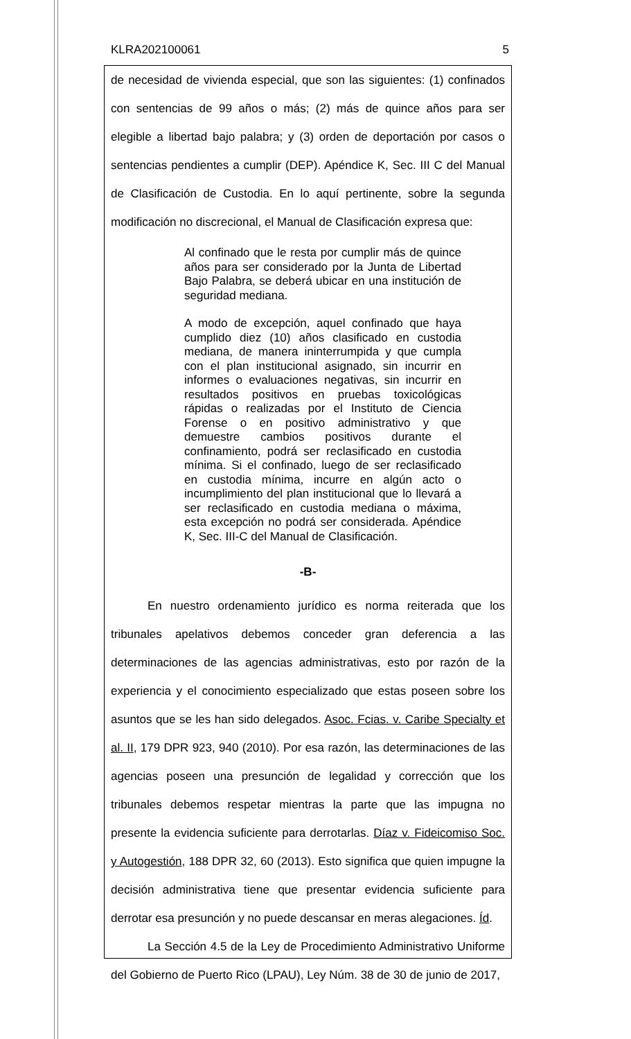KLRA202100061 5
de necesidad de vivienda especial, que son las siguientes: (1) confinados con sentencias de 99 años o más; (2) más de quince años para ser elegible a libertad bajo palabra; y (3) orden de deportación por casos o sentencias pendientes a cumplir (DEP). Apéndice K, Sec. III C del Manual de Clasificación de Custodia. En lo aquí pertinente, sobre la segunda modificación no discrecional, el Manual de Clasificación expresa que:
Al confinado que le resta por cumplir más de quince años para ser considerado por la Junta de Libertad Bajo Palabra, se deberá ubicar en una institución de seguridad mediana.
A modo de excepción, aquel confinado que haya cumplido diez (10) años clasificado en custodia mediana, de manera ininterrumpida y que cumpla con el plan institucional asignado, sin incurrir en informes o evaluaciones negativas, sin incurrir en resultados positivos en pruebas toxicológicas rápidas o realizadas por el Instituto de Ciencia Forense o en positivo administrativo y que demuestre cambios positivos durante el confinamiento, podrá ser reclasificado en custodia mínima. Si el confinado, luego de ser reclasificado en custodia mínima, incurre en algún acto o incumplimiento del plan institucional que lo llevará a ser reclasificado en custodia mediana o máxima, esta excepción no podrá ser considerada. Apéndice K, Sec. III-C del Manual de Clasificación.
-B-
En nuestro ordenamiento jurídico es norma reiterada que los tribunales apelativos debemos conceder gran deferencia a las determinaciones de las agencias administrativas, esto por razón de la experiencia y el conocimiento especializado que estas poseen sobre los asuntos que se les han sido delegados. Asoc. Fcias. v. Caribe Specialty et al. II, 179 DPR 923, 940 (2010). Por esa razón, las determinaciones de las agencias poseen una presunción de legalidad y corrección que los tribunales debemos respetar mientras la parte que las impugna no presente la evidencia suficiente para derrotarlas. Díaz v. Fideicomiso Soc. y Autogestión, 188 DPR 32, 60 (2013). Esto significa que quien impugne la decisión administrativa tiene que presentar evidencia suficiente para derrotar esa presunción y no puede descansar en meras alegaciones. Íd.
La Sección 4.5 de la Ley de Procedimiento Administrativo Uniforme del Gobierno de Puerto Rico (LPAU), Ley Núm. 38 de 30 de junio de 2017,